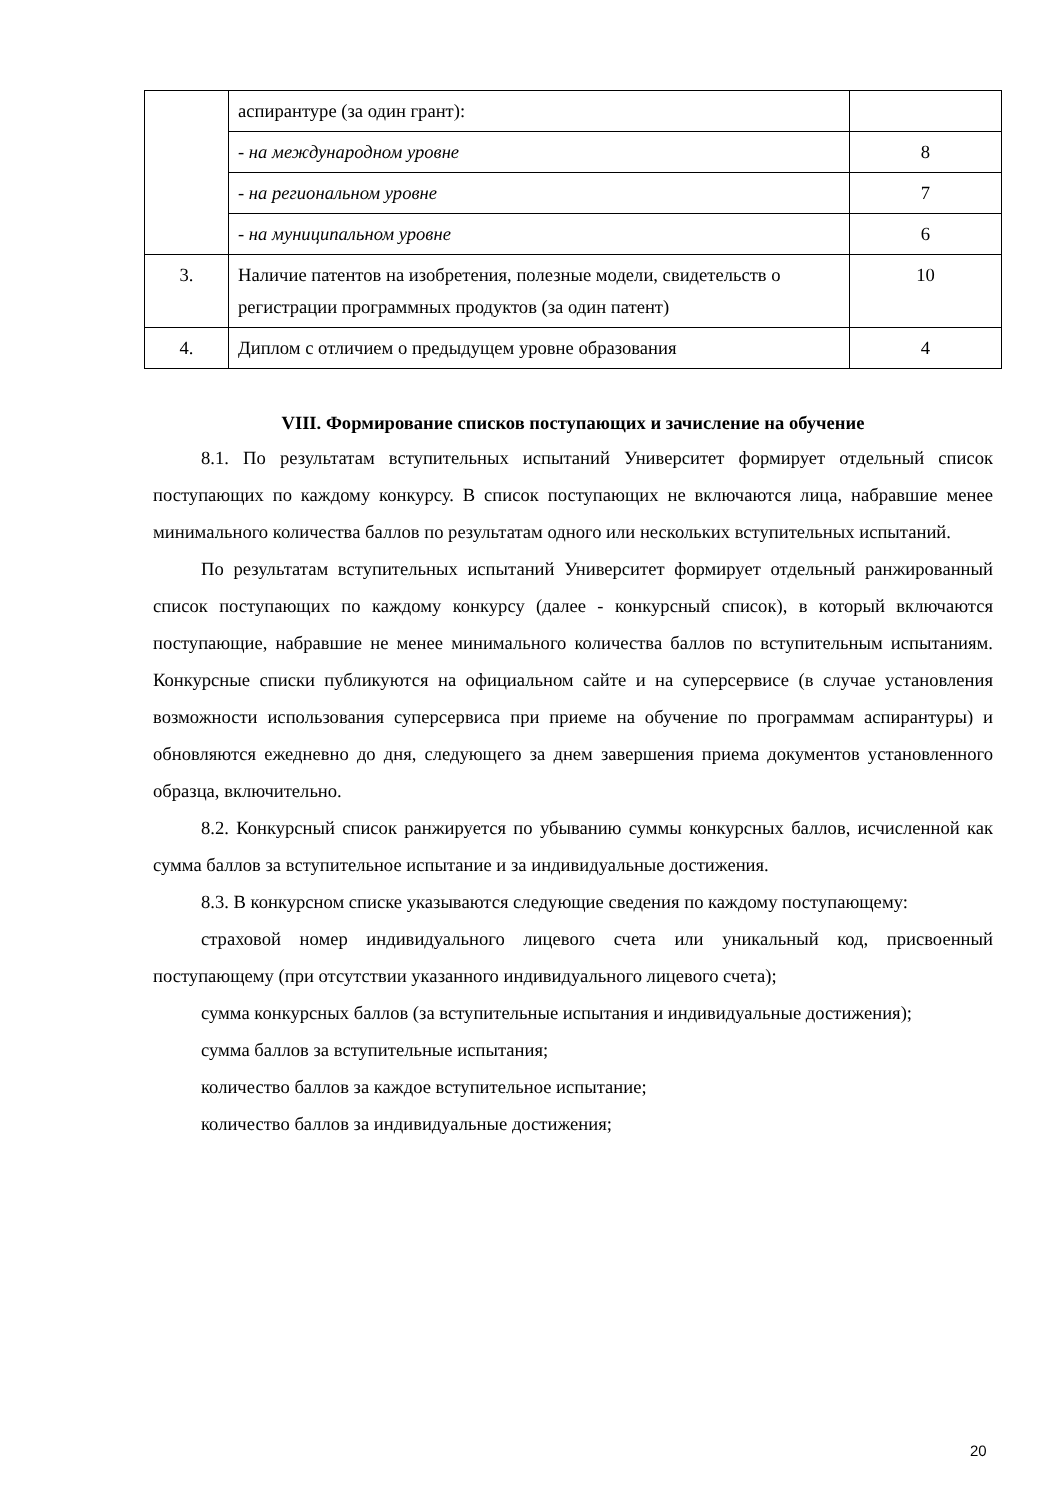| | аспирантуре (за один грант): | |
| | - на международном уровне | 8 |
| | - на региональном уровне | 7 |
| | - на муниципальном уровне | 6 |
| 3. | Наличие патентов на изобретения, полезные модели, свидетельств о регистрации программных продуктов (за один патент) | 10 |
| 4. | Диплом с отличием о предыдущем уровне образования | 4 |
VIII. Формирование списков поступающих и зачисление на обучение
8.1. По результатам вступительных испытаний Университет формирует отдельный список поступающих по каждому конкурсу. В список поступающих не включаются лица, набравшие менее минимального количества баллов по результатам одного или нескольких вступительных испытаний.
По результатам вступительных испытаний Университет формирует отдельный ранжированный список поступающих по каждому конкурсу (далее - конкурсный список), в который включаются поступающие, набравшие не менее минимального количества баллов по вступительным испытаниям. Конкурсные списки публикуются на официальном сайте и на суперсервисе (в случае установления возможности использования суперсервиса при приеме на обучение по программам аспирантуры) и обновляются ежедневно до дня, следующего за днем завершения приема документов установленного образца, включительно.
8.2. Конкурсный список ранжируется по убыванию суммы конкурсных баллов, исчисленной как сумма баллов за вступительное испытание и за индивидуальные достижения.
8.3. В конкурсном списке указываются следующие сведения по каждому поступающему:
страховой номер индивидуального лицевого счета или уникальный код, присвоенный поступающему (при отсутствии указанного индивидуального лицевого счета);
сумма конкурсных баллов (за вступительные испытания и индивидуальные достижения);
сумма баллов за вступительные испытания;
количество баллов за каждое вступительное испытание;
количество баллов за индивидуальные достижения;
20